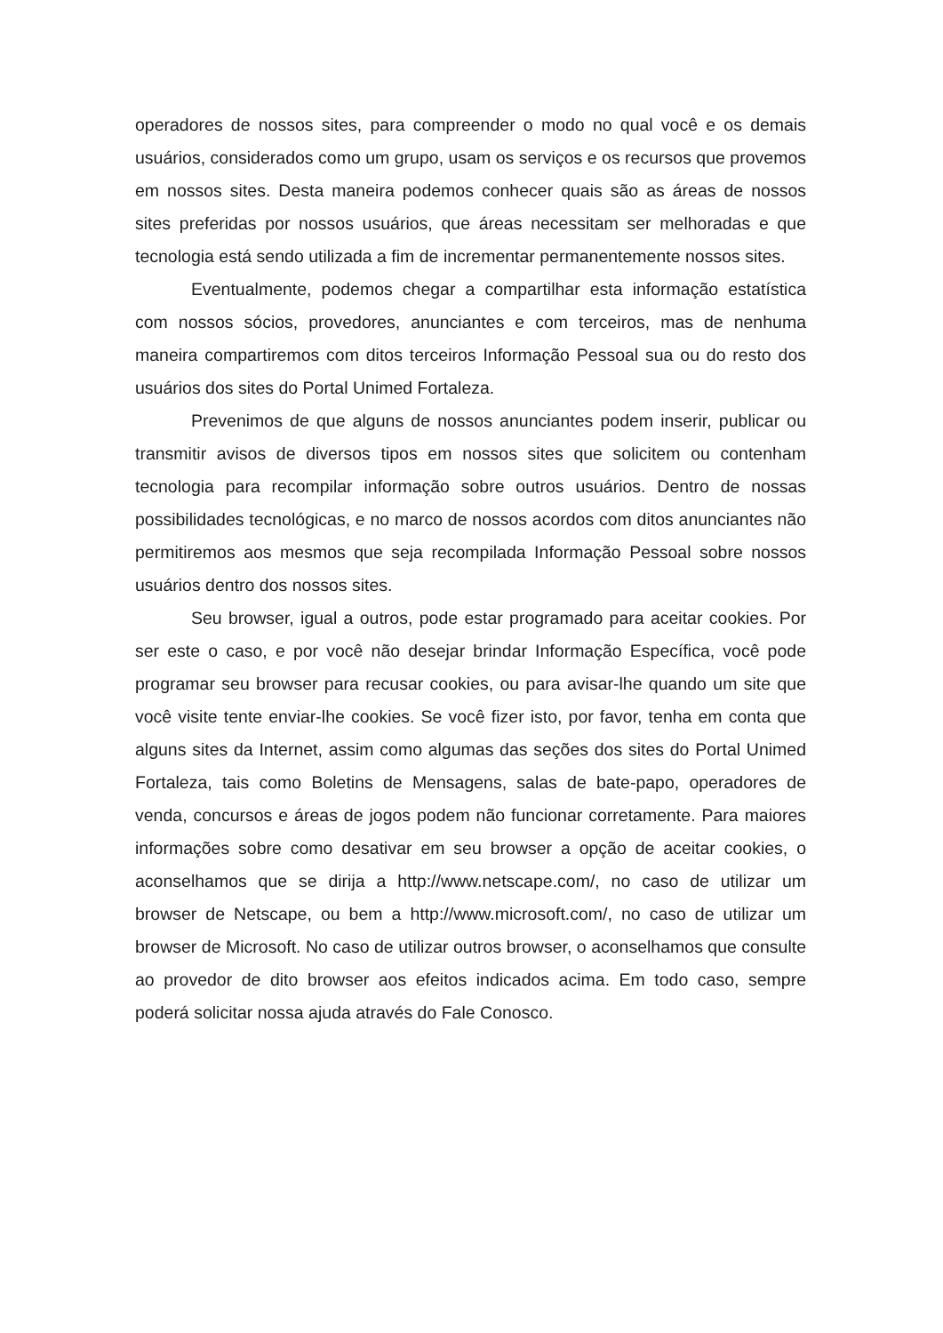operadores de nossos sites, para compreender o modo no qual você e os demais usuários, considerados como um grupo, usam os serviços e os recursos que provemos em nossos sites. Desta maneira podemos conhecer quais são as áreas de nossos sites preferidas por nossos usuários, que áreas necessitam ser melhoradas e que tecnologia está sendo utilizada a fim de incrementar permanentemente nossos sites.
Eventualmente, podemos chegar a compartilhar esta informação estatística com nossos sócios, provedores, anunciantes e com terceiros, mas de nenhuma maneira compartiremos com ditos terceiros Informação Pessoal sua ou do resto dos usuários dos sites do Portal Unimed Fortaleza.
Prevenimos de que alguns de nossos anunciantes podem inserir, publicar ou transmitir avisos de diversos tipos em nossos sites que solicitem ou contenham tecnologia para recompilar informação sobre outros usuários. Dentro de nossas possibilidades tecnológicas, e no marco de nossos acordos com ditos anunciantes não permitiremos aos mesmos que seja recompilada Informação Pessoal sobre nossos usuários dentro dos nossos sites.
Seu browser, igual a outros, pode estar programado para aceitar cookies. Por ser este o caso, e por você não desejar brindar Informação Específica, você pode programar seu browser para recusar cookies, ou para avisar-lhe quando um site que você visite tente enviar-lhe cookies. Se você fizer isto, por favor, tenha em conta que alguns sites da Internet, assim como algumas das seções dos sites do Portal Unimed Fortaleza, tais como Boletins de Mensagens, salas de bate-papo, operadores de venda, concursos e áreas de jogos podem não funcionar corretamente. Para maiores informações sobre como desativar em seu browser a opção de aceitar cookies, o aconselhamos que se dirija a http://www.netscape.com/, no caso de utilizar um browser de Netscape, ou bem a http://www.microsoft.com/, no caso de utilizar um browser de Microsoft. No caso de utilizar outros browser, o aconselhamos que consulte ao provedor de dito browser aos efeitos indicados acima. Em todo caso, sempre poderá solicitar nossa ajuda através do Fale Conosco.